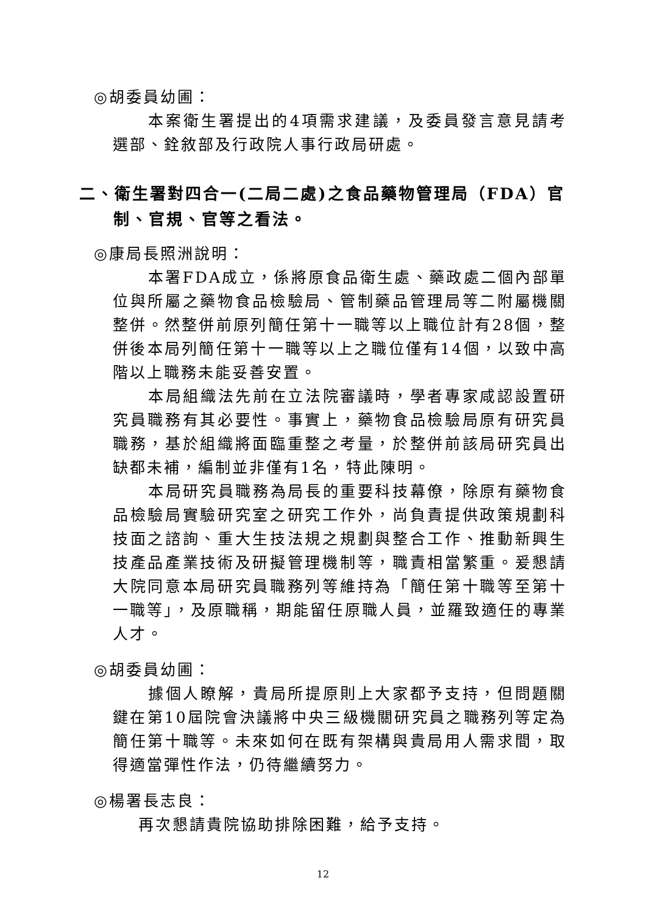◎胡委員幼圃：
本案衛生署提出的4項需求建議，及委員發言意見請考選部、銓敘部及行政院人事行政局研處。
二、衛生署對四合一(二局二處)之食品藥物管理局（FDA）官制、官規、官等之看法。
◎康局長照洲說明：
本署FDA成立，係將原食品衛生處、藥政處二個內部單位與所屬之藥物食品檢驗局、管制藥品管理局等二附屬機關整併。然整併前原列簡任第十一職等以上職位計有28個，整併後本局列簡任第十一職等以上之職位僅有14個，以致中高階以上職務未能妥善安置。
本局組織法先前在立法院審議時，學者專家咸認設置研究員職務有其必要性。事實上，藥物食品檢驗局原有研究員職務，基於組織將面臨重整之考量，於整併前該局研究員出缺都未補，編制並非僅有1名，特此陳明。
本局研究員職務為局長的重要科技幕僚，除原有藥物食品檢驗局實驗研究室之研究工作外，尚負責提供政策規劃科技面之諮詢、重大生技法規之規劃與整合工作、推動新興生技產品產業技術及研擬管理機制等，職責相當繁重。爰懇請大院同意本局研究員職務列等維持為「簡任第十職等至第十一職等」，及原職稱，期能留任原職人員，並羅致適任的專業人才。
◎胡委員幼圃：
據個人瞭解，貴局所提原則上大家都予支持，但問題關鍵在第10屆院會決議將中央三級機關研究員之職務列等定為簡任第十職等。未來如何在既有架構與貴局用人需求間，取得適當彈性作法，仍待繼續努力。
◎楊署長志良：
再次懇請貴院協助排除困難，給予支持。
12